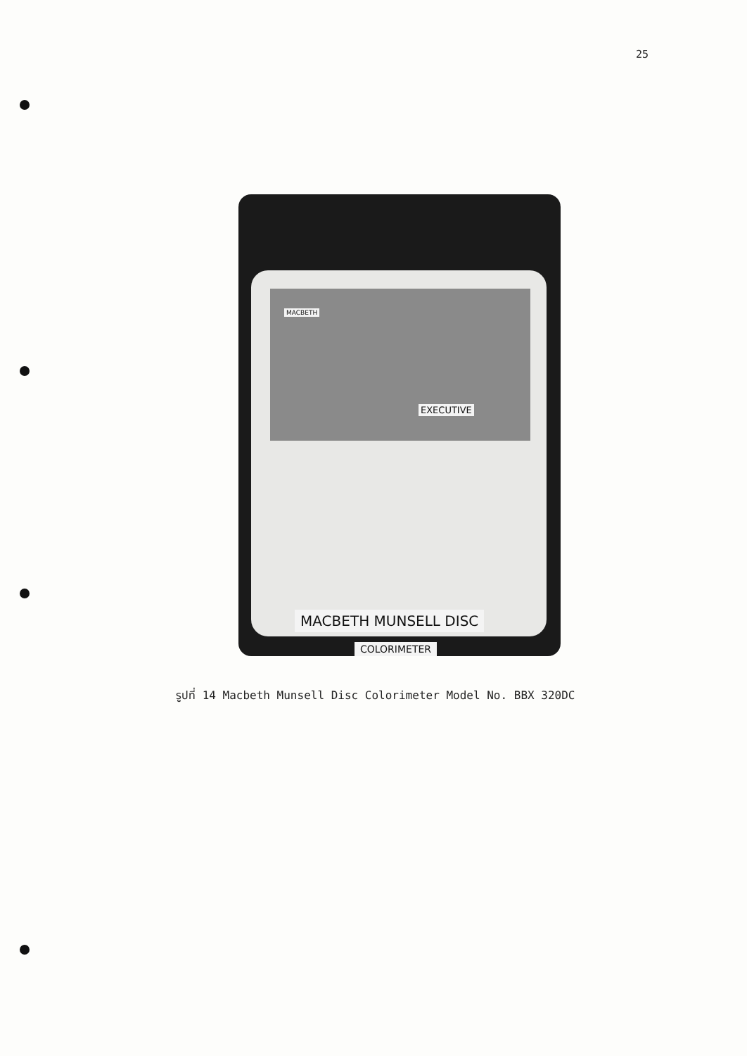25
MACBETH
EXECUTIVE
MACBETH MUNSELL DISC
COLORIMETER
รูปที่ 14 Macbeth Munsell Disc Colorimeter Model No. BBX 320DC